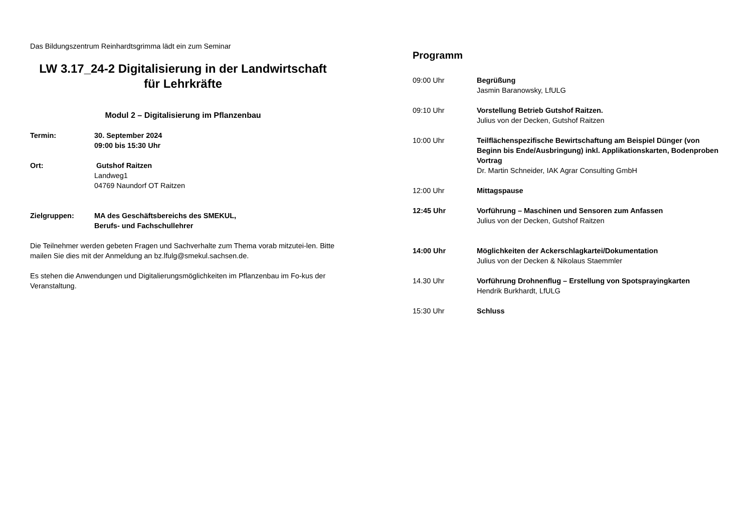Das Bildungszentrum Reinhardtsgrimma lädt ein zum Seminar
LW 3.17_24-2 Digitalisierung in der Landwirtschaft
für Lehrkräfte
Modul 2 – Digitalisierung im Pflanzenbau
Termin: 30. September 2024
09:00 bis 15:30 Uhr
Ort: Gutshof Raitzen
Landweg1
04769 Naundorf OT Raitzen
Zielgruppen: MA des Geschäftsbereichs des SMEKUL,
Berufs- und Fachschullehrer
Die Teilnehmer werden gebeten Fragen und Sachverhalte zum Thema vorab mitzutei-len. Bitte mailen Sie dies mit der Anmeldung an bz.lfulg@smekul.sachsen.de.
Es stehen die Anwendungen und Digitalierungsmöglichkeiten im Pflanzenbau im Fo-kus der Veranstaltung.
Programm
09:00 Uhr Begrüßung
Jasmin Baranowsky, LfULG
09:10 Uhr Vorstellung Betrieb Gutshof Raitzen.
Julius von der Decken, Gutshof Raitzen
10:00 Uhr Teilflächenspezifische Bewirtschaftung am Beispiel Dünger (von Beginn bis Ende/Ausbringung) inkl. Applikationskarten, Bodenproben Vortrag
Dr. Martin Schneider, IAK Agrar Consulting GmbH
12:00 Uhr Mittagspause
12:45 Uhr Vorführung – Maschinen und Sensoren zum Anfassen
Julius von der Decken, Gutshof Raitzen
14:00 Uhr Möglichkeiten der Ackerschlagkartei/Dokumentation
Julius von der Decken & Nikolaus Staemmler
14.30 Uhr Vorführung Drohnenflug – Erstellung von Spotsprayingkarten
Hendrik Burkhardt, LfULG
15:30 Uhr Schluss